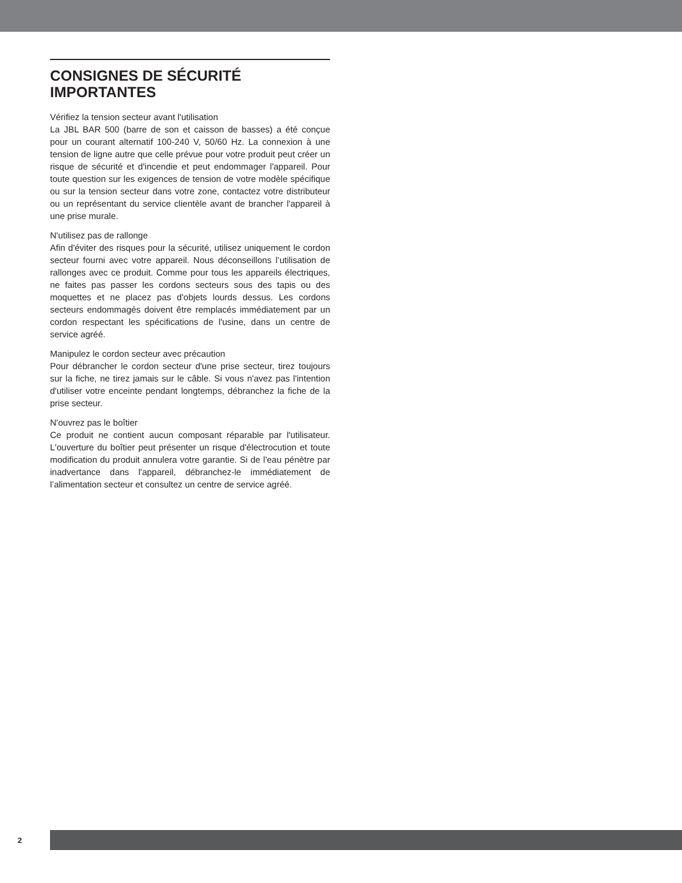CONSIGNES DE SÉCURITÉ IMPORTANTES
Vérifiez la tension secteur avant l'utilisation
La JBL BAR 500 (barre de son et caisson de basses) a été conçue pour un courant alternatif 100-240 V, 50/60 Hz. La connexion à une tension de ligne autre que celle prévue pour votre produit peut créer un risque de sécurité et d'incendie et peut endommager l'appareil. Pour toute question sur les exigences de tension de votre modèle spécifique ou sur la tension secteur dans votre zone, contactez votre distributeur ou un représentant du service clientèle avant de brancher l'appareil à une prise murale.
N'utilisez pas de rallonge
Afin d'éviter des risques pour la sécurité, utilisez uniquement le cordon secteur fourni avec votre appareil. Nous déconseillons l’utilisation de rallonges avec ce produit. Comme pour tous les appareils électriques, ne faites pas passer les cordons secteurs sous des tapis ou des moquettes et ne placez pas d'objets lourds dessus. Les cordons secteurs endommagés doivent être remplacés immédiatement par un cordon respectant les spécifications de l'usine, dans un centre de service agréé.
Manipulez le cordon secteur avec précaution
Pour débrancher le cordon secteur d'une prise secteur, tirez toujours sur la fiche, ne tirez jamais sur le câble. Si vous n'avez pas l'intention d'utiliser votre enceinte pendant longtemps, débranchez la fiche de la prise secteur.
N'ouvrez pas le boîtier
Ce produit ne contient aucun composant réparable par l'utilisateur. L'ouverture du boîtier peut présenter un risque d'électrocution et toute modification du produit annulera votre garantie. Si de l'eau pénètre par inadvertance dans l'appareil, débranchez-le immédiatement de l’alimentation secteur et consultez un centre de service agréé.
2